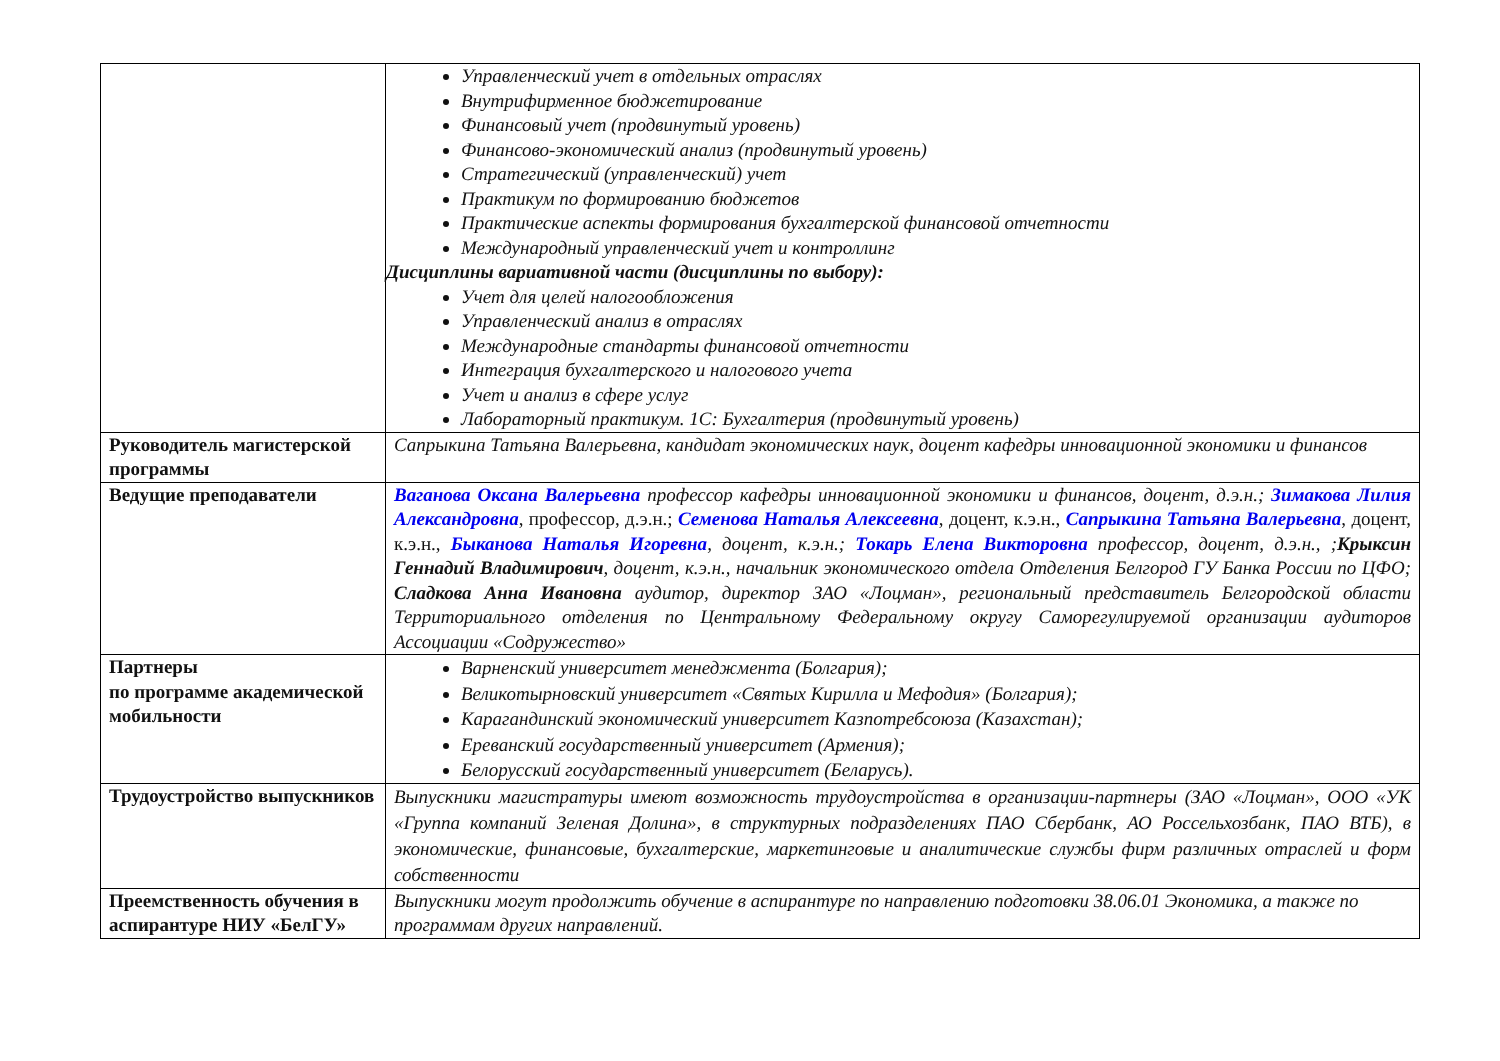| | Управленческий учет в отдельных отраслях Внутрифирменное бюджетирование Финансовый учет (продвинутый уровень) Финансово-экономический анализ (продвинутый уровень) Стратегический (управленческий) учет Практикум по формированию бюджетов Практические аспекты формирования бухгалтерской финансовой отчетности Международный управленческий учет и контроллинг Дисциплины вариативной части (дисциплины по выбору): Учет для целей налогообложения Управленческий анализ в отраслях Международные стандарты финансовой отчетности Интеграция бухгалтерского и налогового учета Учет и анализ в сфере услуг Лабораторный практикум. 1С: Бухгалтерия (продвинутый уровень) |
| Руководитель магистерской программы | Сапрыкина Татьяна Валерьевна, кандидат экономических наук, доцент кафедры инновационной экономики и финансов |
| Ведущие преподаватели | Ваганова Оксана Валерьевна профессор кафедры инновационной экономики и финансов, доцент, д.э.н.; Зимакова Лилия Александровна , профессор, д.э.н.; Семенова Наталья Алексеевна , доцент, к.э.н., Сапрыкина Татьяна Валерьевна , доцент, к.э.н., Быканова Наталья Игоревна , доцент, к.э.н.; Токарь Елена Викторовна профессор, доцент, д.э.н., ; Крыксин Геннадий Владимирович , доцент, к.э.н., начальник экономического отдела Отделения Белгород ГУ Банка России по ЦФО; Сладкова Анна Ивановна аудитор, директор ЗАО «Лоцман», региональный представитель Белгородской области Территориального отделения по Центральному Федеральному округу Саморегулируемой организации аудиторов Ассоциации «Содружество» |
| Партнеры по программе академической мобильности | Варненский университет менеджмента (Болгария); Великотырновский университет «Святых Кирилла и Мефодия» (Болгария); Карагандинский экономический университет Казпотребсоюза (Казахстан); Ереванский государственный университет (Армения); Белорусский государственный университет (Беларусь). |
| Трудоустройство выпускников | Выпускники магистратуры имеют возможность трудоустройства в организации-партнеры (ЗАО «Лоцман», ООО «УК «Группа компаний Зеленая Долина», в структурных подразделениях ПАО Сбербанк, АО Россельхозбанк, ПАО ВТБ), в экономические, финансовые, бухгалтерские, маркетинговые и аналитические службы фирм различных отраслей и форм собственности |
| Преемственность обучения в аспирантуре НИУ «БелГУ» | Выпускники могут продолжить обучение в аспирантуре по направлению подготовки 38.06.01 Экономика, а также по программам других направлений. |